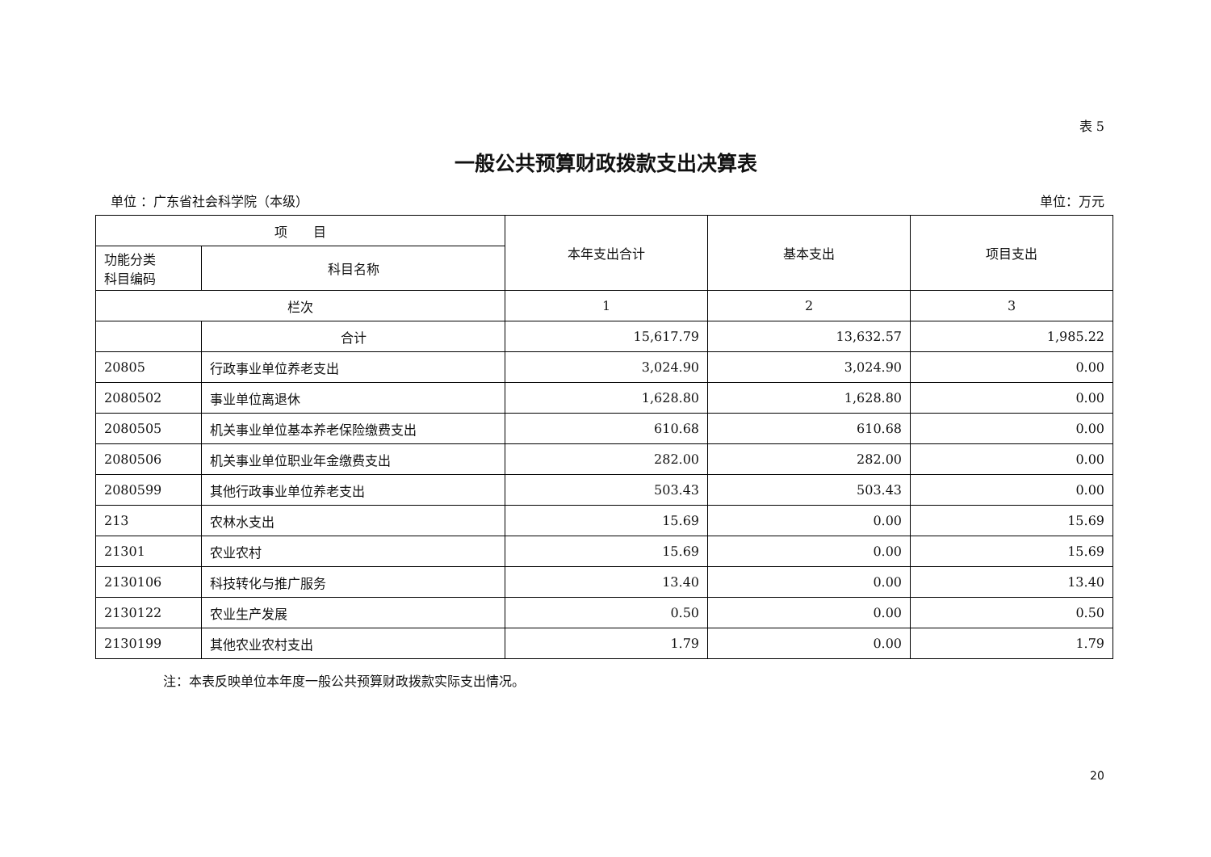表 5
一般公共预算财政拨款支出决算表
单位 ：广东省社会科学院（本级） 单位：万元
| 项 目 | | 本年支出合计 | 基本支出 | 项目支出 |
| --- | --- | --- | --- | --- |
| 功能分类 科目编码 | 科目名称 | | | |
| 栏次 | | 1 | 2 | 3 |
| | 合计 | 15,617.79 | 13,632.57 | 1,985.22 |
| 20805 | 行政事业单位养老支出 | 3,024.90 | 3,024.90 | 0.00 |
| 2080502 | 事业单位离退休 | 1,628.80 | 1,628.80 | 0.00 |
| 2080505 | 机关事业单位基本养老保险缴费支出 | 610.68 | 610.68 | 0.00 |
| 2080506 | 机关事业单位职业年金缴费支出 | 282.00 | 282.00 | 0.00 |
| 2080599 | 其他行政事业单位养老支出 | 503.43 | 503.43 | 0.00 |
| 213 | 农林水支出 | 15.69 | 0.00 | 15.69 |
| 21301 | 农业农村 | 15.69 | 0.00 | 15.69 |
| 2130106 | 科技转化与推广服务 | 13.40 | 0.00 | 13.40 |
| 2130122 | 农业生产发展 | 0.50 | 0.00 | 0.50 |
| 2130199 | 其他农业农村支出 | 1.79 | 0.00 | 1.79 |
注：本表反映单位本年度一般公共预算财政拨款实际支出情况。
20